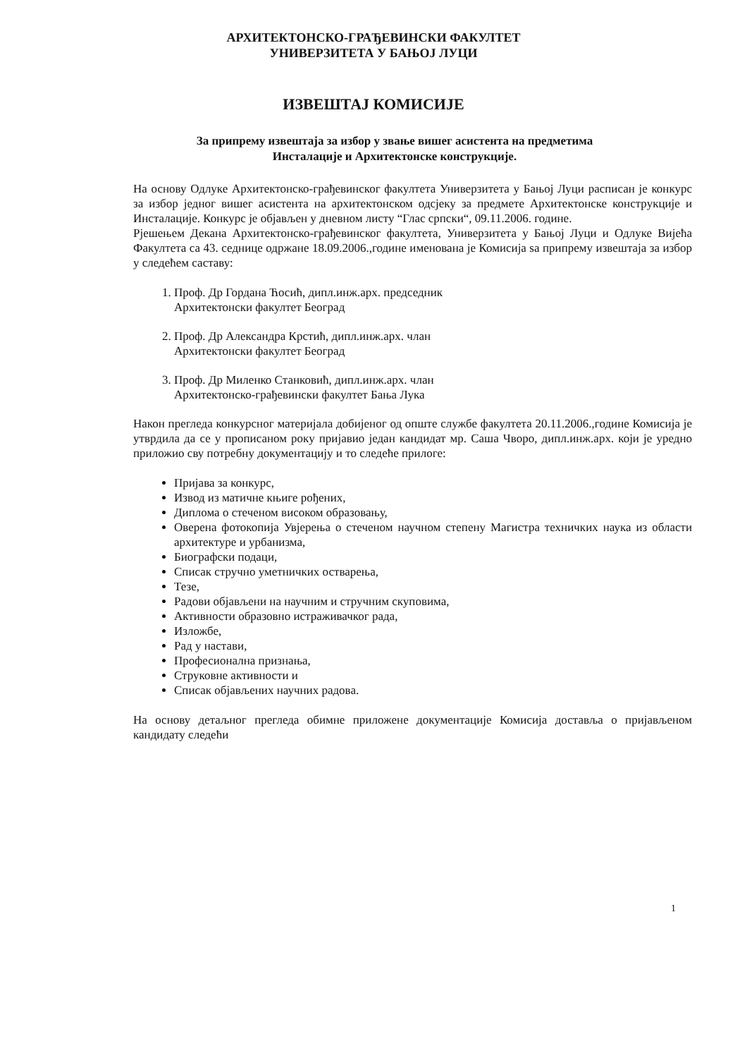АРХИТЕКТОНСКО-ГРАЂЕВИНСКИ ФАКУЛТЕТ
УНИВЕРЗИТЕТА У БАЊОЈ ЛУЦИ
ИЗВЕШТАЈ КОМИСИЈЕ
За припрему извештаја за избор у звање вишег асистента на предметима
Инсталације и Архитектонске конструкције.
На основу Одлуке Архитектонско-грађевинског факултета Универзитета у Бањој Луци расписан је конкурс за избор једног вишег асистента на архитектонском одсјеку за предмете Архитектонске конструкције и Инсталације. Конкурс је објављен у дневном листу “Глас српски“, 09.11.2006. године.
Рјешењем Декана Архитектонско-грађевинског факултета, Универзитета у Бањој Луци и Одлуке Вијећа Факултета са 43. седнице одржане 18.09.2006.,године именована је Комисија sа припрему извештаја за избор у следећем саставу:
1. Проф. Др Гордана Ћосић, дипл.инж.арх. председник
Архитектонски факултет Београд
2. Проф. Др Александра Крстић, дипл.инж.арх. члан
Архитектонски факултет Београд
3. Проф. Др Миленко Станковић, дипл.инж.арх. члан
Архитектонско-грађевински факултет Бања Лука
Након прегледа конкурсног материјала добијеног од опште службе факултета 20.11.2006.,године Комисија је утврдила да се у прописаном року пријавио један кандидат мр. Саша Чворо, дипл.инж.арх. који је уредно приложио сву потребну документацију и то следеће прилоге:
Пријава за конкурс,
Извод из матичне књиге рођених,
Диплома о стеченом високом образовању,
Оверена фотокопија Увјерења о стеченом научном степену Магистра техничких наука из области архитектуре и урбанизма,
Биографски подаци,
Списак стручно уметничких остварења,
Тезе,
Радови објављени на научним и стручним скуповима,
Активности образовно истраживачког рада,
Изложбе,
Рад у настави,
Професионална признања,
Струковне активности и
Списак објављених научних радова.
На основу детаљног прегледа обимне приложене документације Комисија доставља о пријављеном кандидату следећи
1